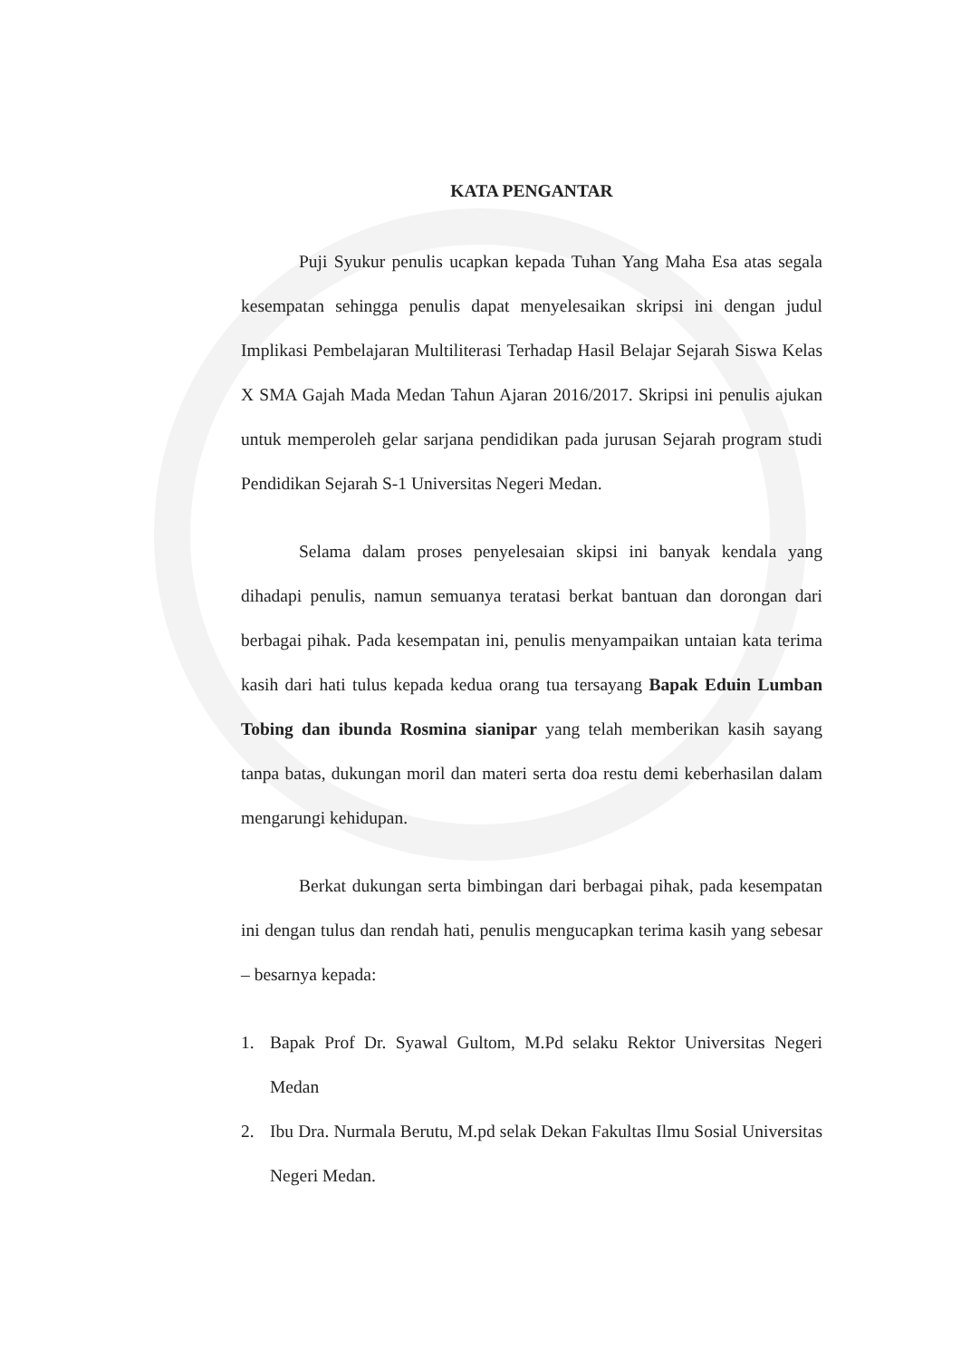KATA PENGANTAR
Puji Syukur penulis ucapkan kepada Tuhan Yang Maha Esa atas segala kesempatan sehingga penulis dapat menyelesaikan skripsi ini dengan judul Implikasi Pembelajaran Multiliterasi Terhadap Hasil Belajar Sejarah Siswa Kelas X SMA Gajah Mada Medan Tahun Ajaran 2016/2017. Skripsi ini penulis ajukan untuk memperoleh gelar sarjana pendidikan pada jurusan Sejarah program studi Pendidikan Sejarah S-1 Universitas Negeri Medan.
Selama dalam proses penyelesaian skipsi ini banyak kendala yang dihadapi penulis, namun semuanya teratasi berkat bantuan dan dorongan dari berbagai pihak. Pada kesempatan ini, penulis menyampaikan untaian kata terima kasih dari hati tulus kepada kedua orang tua tersayang Bapak Eduin Lumban Tobing dan ibunda Rosmina sianipar yang telah memberikan kasih sayang tanpa batas, dukungan moril dan materi serta doa restu demi keberhasilan dalam mengarungi kehidupan.
Berkat dukungan serta bimbingan dari berbagai pihak, pada kesempatan ini dengan tulus dan rendah hati, penulis mengucapkan terima kasih yang sebesar – besarnya kepada:
1. Bapak Prof Dr. Syawal Gultom, M.Pd selaku Rektor Universitas Negeri Medan
2. Ibu Dra. Nurmala Berutu, M.pd selak Dekan Fakultas Ilmu Sosial Universitas Negeri Medan.